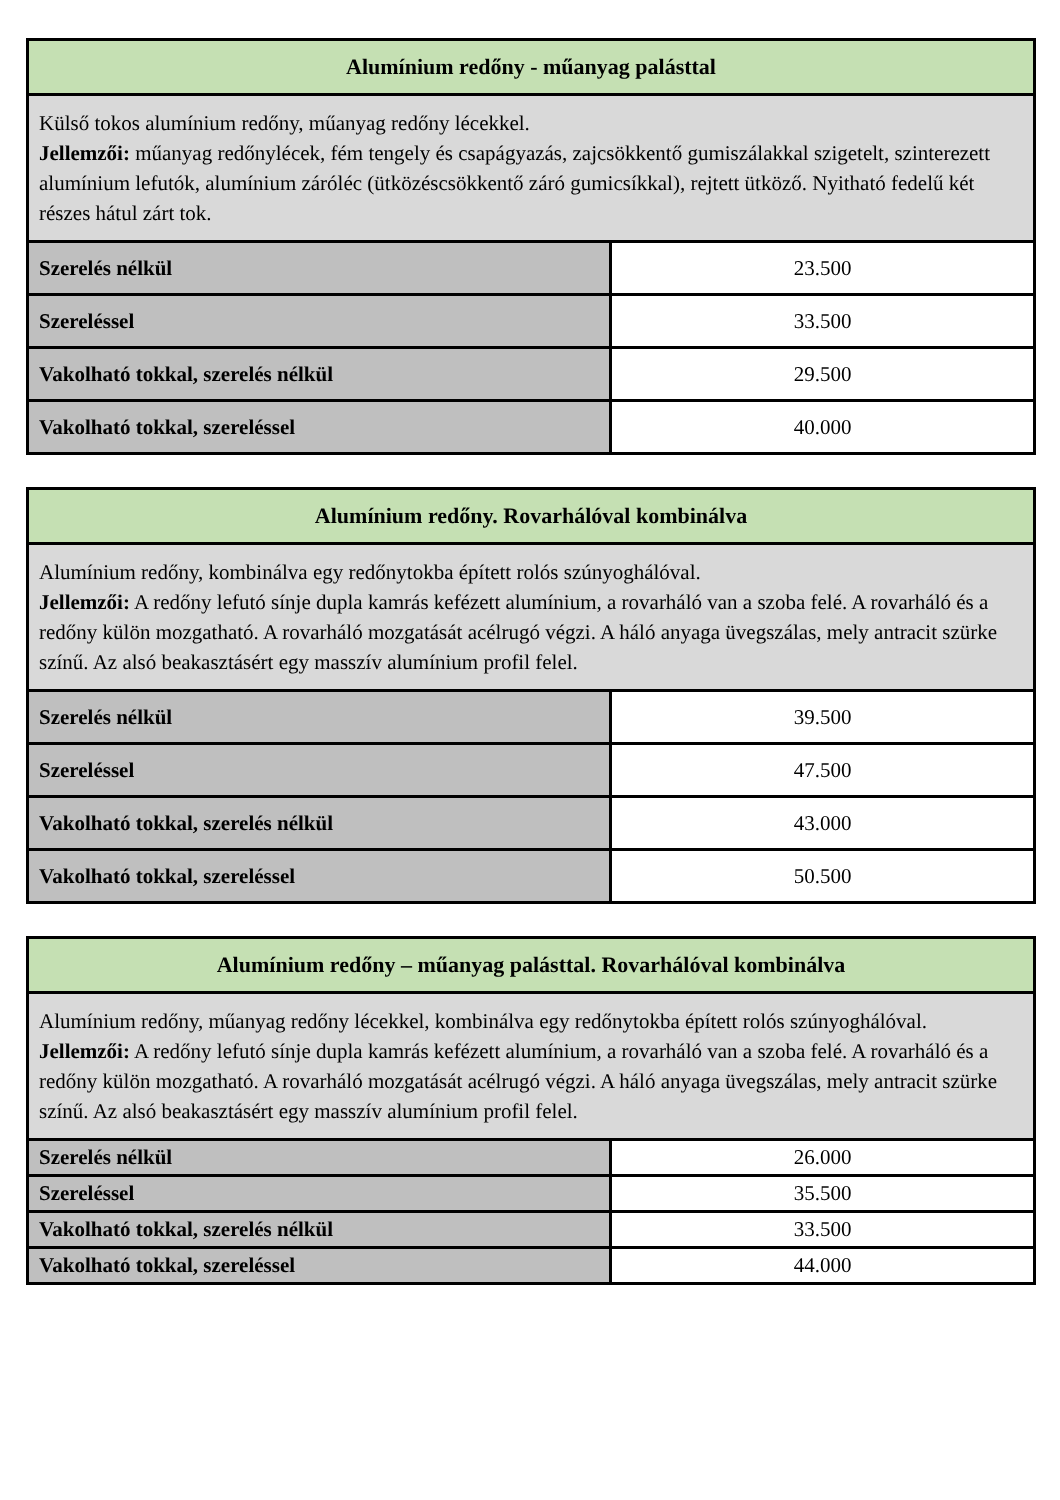| Alumínium redőny - műanyag palásttal | |
| --- | --- |
| Külső tokos alumínium redőny, műanyag redőny lécekkel. Jellemzői: műanyag redőnylécek, fém tengely és csapágyazás, zajcsökkentő gumiszálakkal szigetelt, szinterezett alumínium lefutók, alumínium záróléc (ütközéscsökkentő záró gumicsíkkal), rejtett ütköző. Nyitható fedelű két részes hátul zárt tok. | |
| Szerelés nélkül | 23.500 |
| Szereléssel | 33.500 |
| Vakolható tokkal, szerelés nélkül | 29.500 |
| Vakolható tokkal, szereléssel | 40.000 |
| Alumínium redőny. Rovarhálóval kombinálva | |
| --- | --- |
| Alumínium redőny, kombinálva egy redőnytokba épített rolós szúnyoghálóval. Jellemzői: A redőny lefutó sínje dupla kamrás kefézett alumínium, a rovarháló van a szoba felé. A rovarháló és a redőny külön mozgatható. A rovarháló mozgatását acélrugó végzi. A háló anyaga üvegszálas, mely antracit szürke színű. Az alsó beakasztásért egy masszív alumínium profil felel. | |
| Szerelés nélkül | 39.500 |
| Szereléssel | 47.500 |
| Vakolható tokkal, szerelés nélkül | 43.000 |
| Vakolható tokkal, szereléssel | 50.500 |
| Alumínium redőny – műanyag palásttal. Rovarhálóval kombinálva | |
| --- | --- |
| Alumínium redőny, műanyag redőny lécekkel, kombinálva egy redőnytokba épített rolós szúnyoghálóval. Jellemzői: A redőny lefutó sínje dupla kamrás kefézett alumínium, a rovarháló van a szoba felé. A rovarháló és a redőny külön mozgatható. A rovarháló mozgatását acélrugó végzi. A háló anyaga üvegszálas, mely antracit szürke színű. Az alsó beakasztásért egy masszív alumínium profil felel. | |
| Szerelés nélkül | 26.000 |
| Szereléssel | 35.500 |
| Vakolható tokkal, szerelés nélkül | 33.500 |
| Vakolható tokkal, szereléssel | 44.000 |